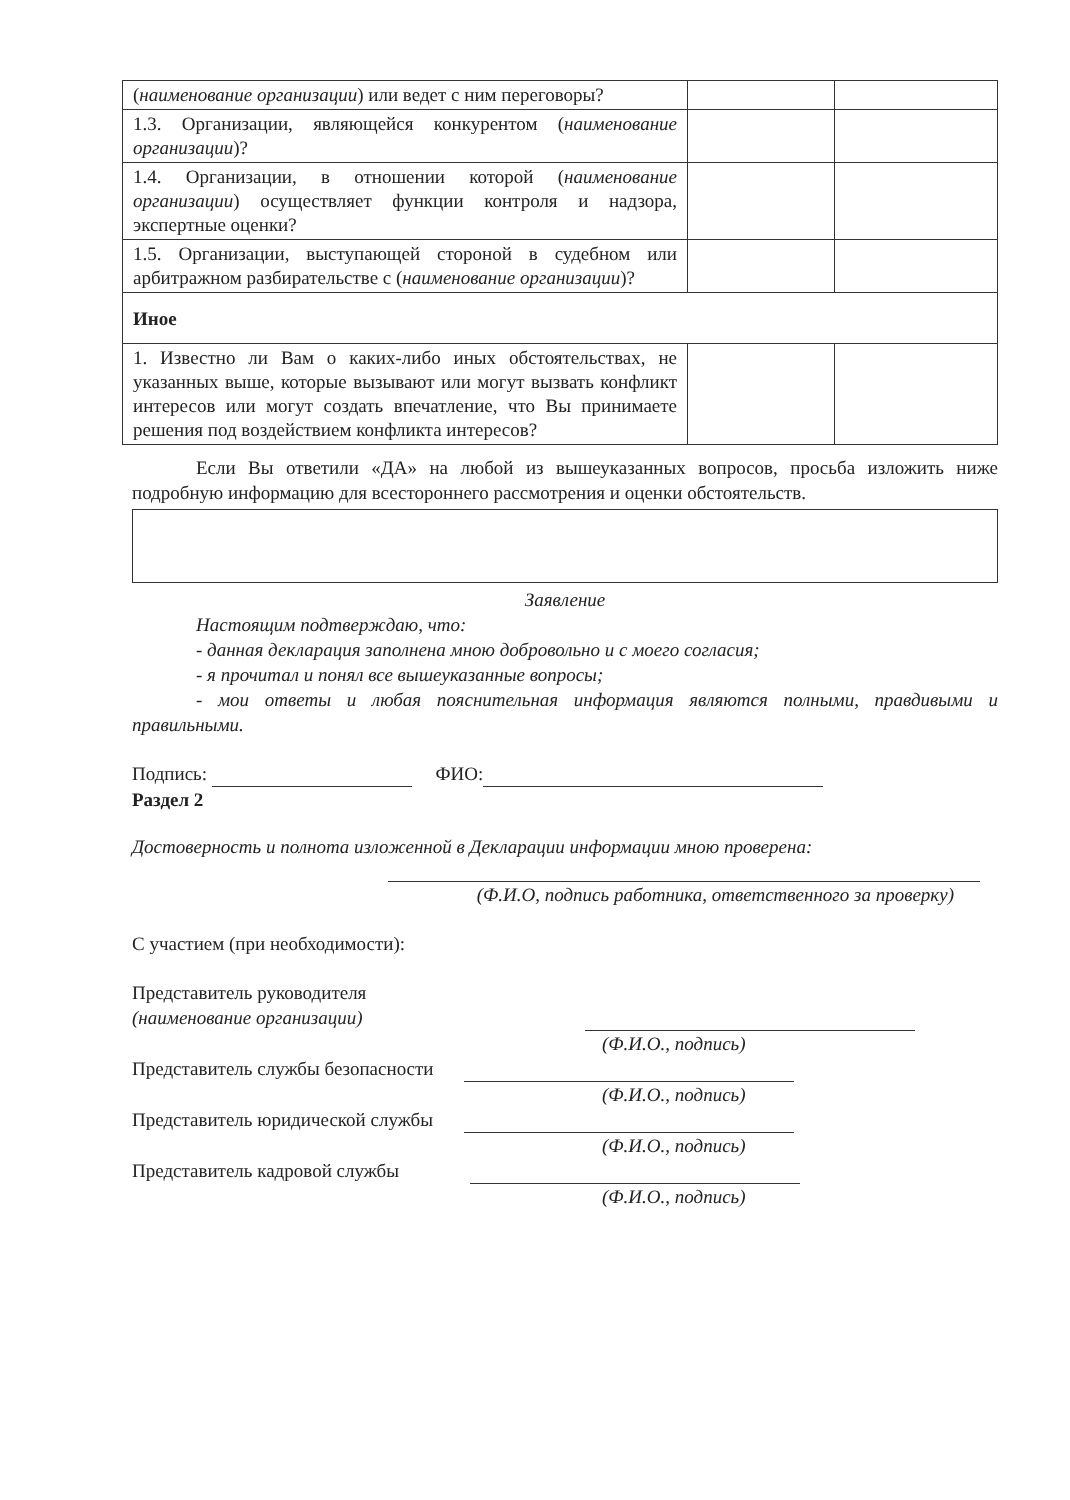| ( наименование организации ) или ведет с ним переговоры? | | |
| 1.3. Организации, являющейся конкурентом ( наименование организации )? | | |
| 1.4. Организации, в отношении которой ( наименование организации ) осуществляет функции контроля и надзора, экспертные оценки? | | |
| 1.5. Организации, выступающей стороной в судебном или арбитражном разбирательстве с ( наименование организации )? | | |
| Иное | | |
| 1. Известно ли Вам о каких-либо иных обстоятельствах, не указанных выше, которые вызывают или могут вызвать конфликт интересов или могут создать впечатление, что Вы принимаете решения под воздействием конфликта интересов? | | |
Если Вы ответили «ДА» на любой из вышеуказанных вопросов, просьба изложить ниже подробную информацию для всестороннего рассмотрения и оценки обстоятельств.
Заявление
Настоящим подтверждаю, что:
- данная декларация заполнена мною добровольно и с моего согласия;
- я прочитал и понял все вышеуказанные вопросы;
- мои ответы и любая пояснительная информация являются полными, правдивыми и правильными.
Подпись: ФИО:
Раздел 2
Достоверность и полнота изложенной в Декларации информации мною проверена:
(Ф.И.О, подпись работника, ответственного за проверку)
С участием (при необходимости):
Представитель руководителя
(наименование организации)
(Ф.И.О., подпись)
Представитель службы безопасности
(Ф.И.О., подпись)
Представитель юридической службы
(Ф.И.О., подпись)
Представитель кадровой службы
(Ф.И.О., подпись)